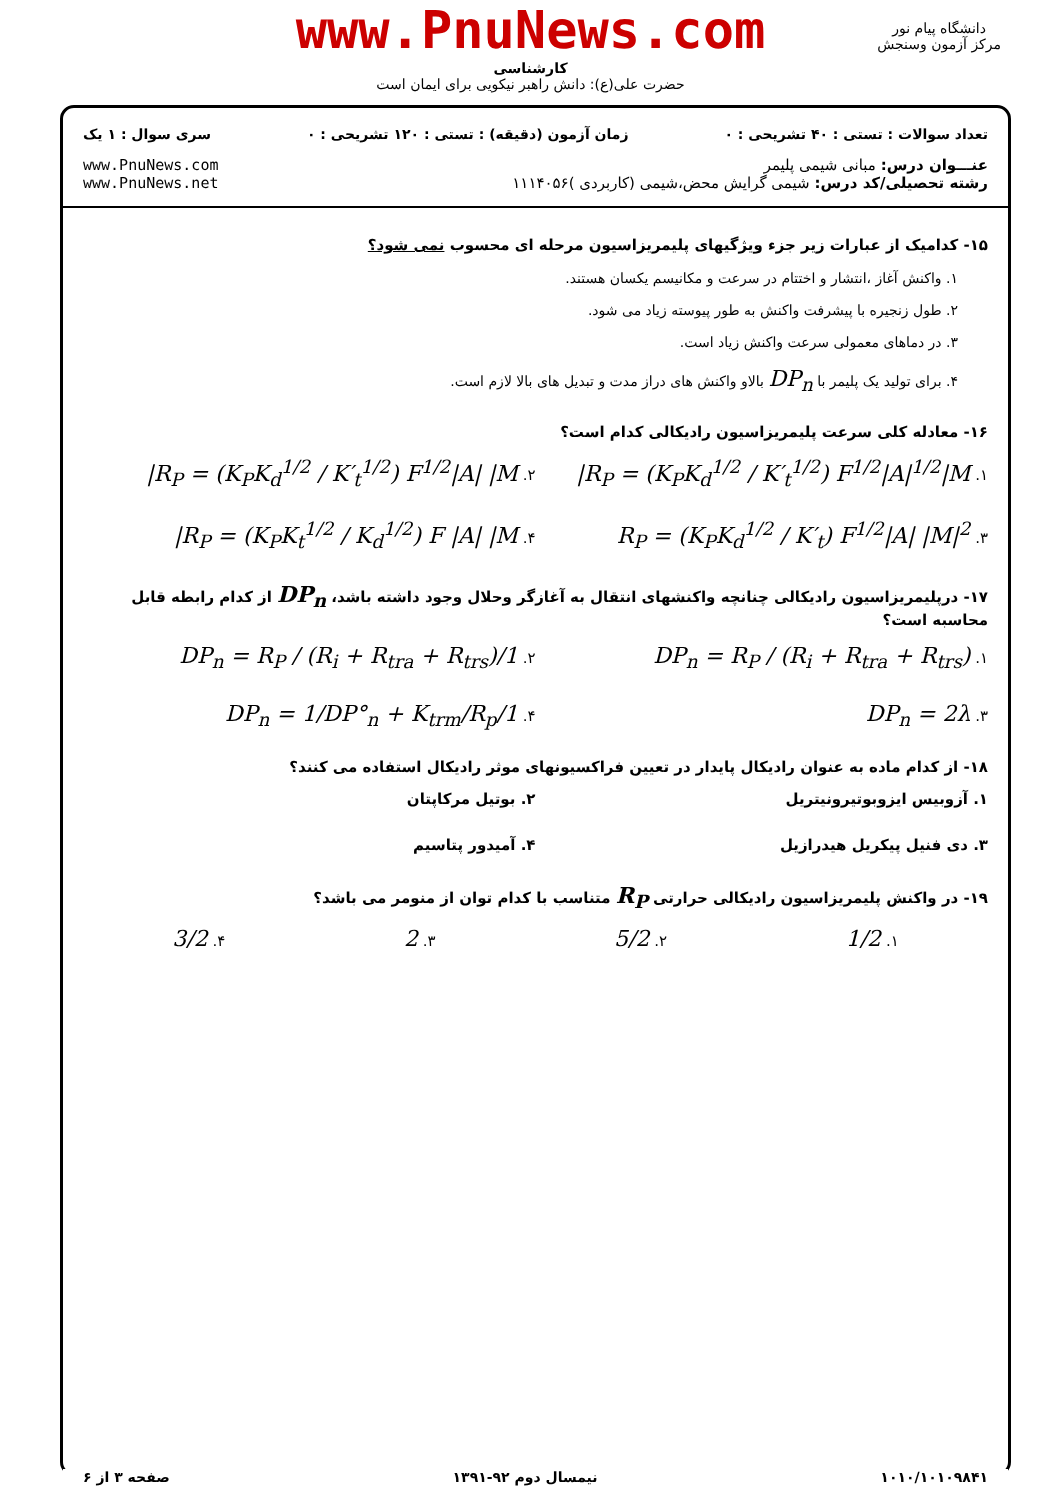www.PnuNews.com
کارشناسی
حضرت علی(ع): دانش راهبر نیکویی برای ایمان است
دانشگاه پیام نور
مرکز آزمون وسنجش
تعداد سوالات : تستی : ۴۰ تشریحی : ۰ زمان آزمون (دقیقه) : تستی : ۱۲۰ تشریحی : ۰ سری سوال : ۱ یک
عنـــوان درس: مبانی شیمی پلیمر
رشته تحصیلی/کد درس: شیمی گرایش محض،شیمی (کاربردی )۱۱۱۴۰۵۶
www.PnuNews.com
www.PnuNews.net
۱۵- کدامیک از عبارات زیر جزء ویژگیهای پلیمریزاسیون مرحله ای محسوب نمی شود؟
۱. واکنش آغاز ،انتشار و اختتام در سرعت و مکانیسم یکسان هستند.
۲. طول زنجیره با پیشرفت واکنش به طور پیوسته زیاد می شود.
۳. در دماهای معمولی سرعت واکنش زیاد است.
۴. برای تولید یک پلیمر با DP<sub>n</sub> بالاو واکنش های دراز مدت و تبدیل های بالا لازم است.
۱۶- معادله کلی سرعت پلیمریزاسیون رادیکالی کدام است؟
۱. R<sub>P</sub> = (K<sub>P</sub>K<sub>d</sub><sup>1/2</sup> / K′<sub>t</sub><sup>1/2</sup>) F<sup>1/2</sup>|A|<sup>1/2</sup>|M|
۲. R<sub>P</sub> = (K<sub>P</sub>K<sub>d</sub><sup>1/2</sup> / K′<sub>t</sub><sup>1/2</sup>) F<sup>1/2</sup>|A| |M|
۳. R<sub>P</sub> = (K<sub>P</sub>K<sub>d</sub><sup>1/2</sup> / K′<sub>t</sub>) F<sup>1/2</sup>|A| |M|<sup>2</sup>
۴. R<sub>P</sub> = (K<sub>P</sub>K<sub>t</sub><sup>1/2</sup> / K<sub>d</sub><sup>1/2</sup>) F |A| |M|
۱۷- درپلیمریزاسیون رادیکالی چنانچه واکنشهای انتقال به آغازگر وحلال وجود داشته باشد، DP<sub>n</sub> از کدام رابطه قابل محاسبه است؟
۱. DP<sub>n</sub> = R<sub>P</sub> / (R<sub>i</sub> + R<sub>tra</sub> + R<sub>trs</sub>)
۲. 1/DP<sub>n</sub> = R<sub>P</sub> / (R<sub>i</sub> + R<sub>tra</sub> + R<sub>trs</sub>)
۳. DP<sub>n</sub> = 2λ
۴. 1/DP<sub>n</sub> = 1/DP°<sub>n</sub> + K<sub>trm</sub>/R<sub>p</sub>
۱۸- از کدام ماده به عنوان رادیکال پایدار در تعیین فراکسیونهای موثر رادیکال استفاده می کنند؟
۱. آزوبیس ایزوبوتیرونیتریل
۲. بوتیل مرکاپتان
۳. دی فنیل پیکریل هیدرازیل
۴. آمیدور پتاسیم
۱۹- در واکنش پلیمریزاسیون رادیکالی حرارتی R<sub>P</sub> متناسب با کدام توان از منومر می باشد؟
۱. 1/2 ۲. 5/2 ۳. 2 ۴. 3/2
۱۰۱۰/۱۰۱۰۹۸۴۱ نیمسال دوم ۹۲-۱۳۹۱ صفحه ۳ از ۶